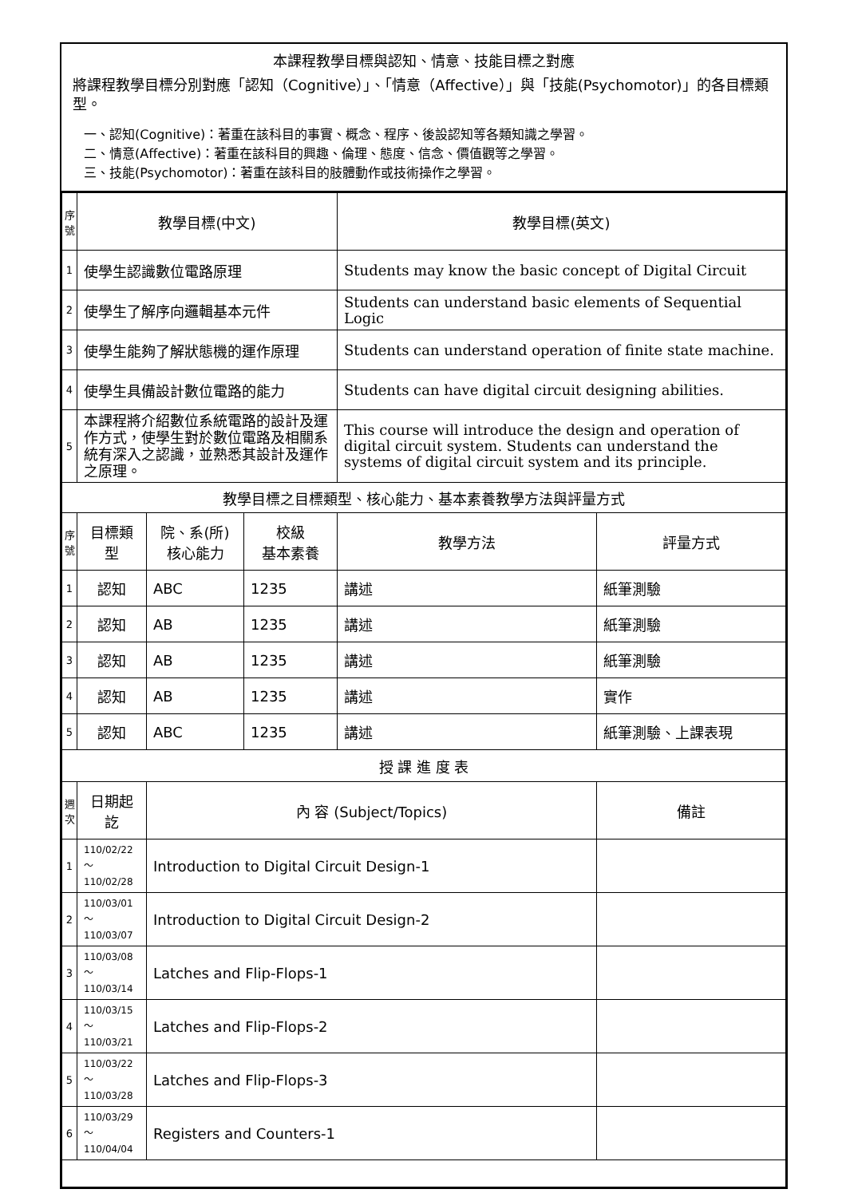本課程教學目標與認知、情意、技能目標之對應
將課程教學目標分別對應「認知（Cognitive）」、「情意（Affective）」與「技能(Psychomotor)」的各目標類型。
一、認知(Cognitive)：著重在該科目的事實、概念、程序、後設認知等各類知識之學習。
二、情意(Affective)：著重在該科目的興趣、倫理、態度、信念、價值觀等之學習。
三、技能(Psychomotor)：著重在該科目的肢體動作或技術操作之學習。
| 序號 | 教學目標(中文) | | | 教學目標(英文) | |
| --- | --- | --- | --- | --- | --- |
| 1 | 使學生認識數位電路原理 | | | Students may know the basic concept of Digital Circuit | |
| 2 | 使學生了解序向邏輯基本元件 | | | Students can understand basic elements of Sequential Logic | |
| 3 | 使學生能夠了解狀態機的運作原理 | | | Students can understand operation of finite state machine. | |
| 4 | 使學生具備設計數位電路的能力 | | | Students can have digital circuit designing abilities. | |
| 5 | 本課程將介紹數位系統電路的設計及運作方式，使學生對於數位電路及相關系統有深入之認識，並熟悉其設計及運作之原理。 | | | This course will introduce the design and operation of digital circuit system. Students can understand the systems of digital circuit system and its principle. | |
| 教學目標之目標類型、核心能力、基本素養教學方法與評量方式 | | | | | |
| 序號 | 目標類型 | 院、系(所) 核心能力 | 校級 基本素養 | 教學方法 | 評量方式 |
| 1 | 認知 | ABC | 1235 | 講述 | 紙筆測驗 |
| 2 | 認知 | AB | 1235 | 講述 | 紙筆測驗 |
| 3 | 認知 | AB | 1235 | 講述 | 紙筆測驗 |
| 4 | 認知 | AB | 1235 | 講述 | 實作 |
| 5 | 認知 | ABC | 1235 | 講述 | 紙筆測驗、上課表現 |
| 授 課 進 度 表 | | | | | |
| 週次 | 日期起訖 | 內 容 (Subject/Topics) | | | 備註 |
| 1 | 110/02/22～ 110/02/28 | Introduction to Digital Circuit Design-1 | | | |
| 2 | 110/03/01～ 110/03/07 | Introduction to Digital Circuit Design-2 | | | |
| 3 | 110/03/08～ 110/03/14 | Latches and Flip-Flops-1 | | | |
| 4 | 110/03/15～ 110/03/21 | Latches and Flip-Flops-2 | | | |
| 5 | 110/03/22～ 110/03/28 | Latches and Flip-Flops-3 | | | |
| 6 | 110/03/29～ 110/04/04 | Registers and Counters-1 | | | |